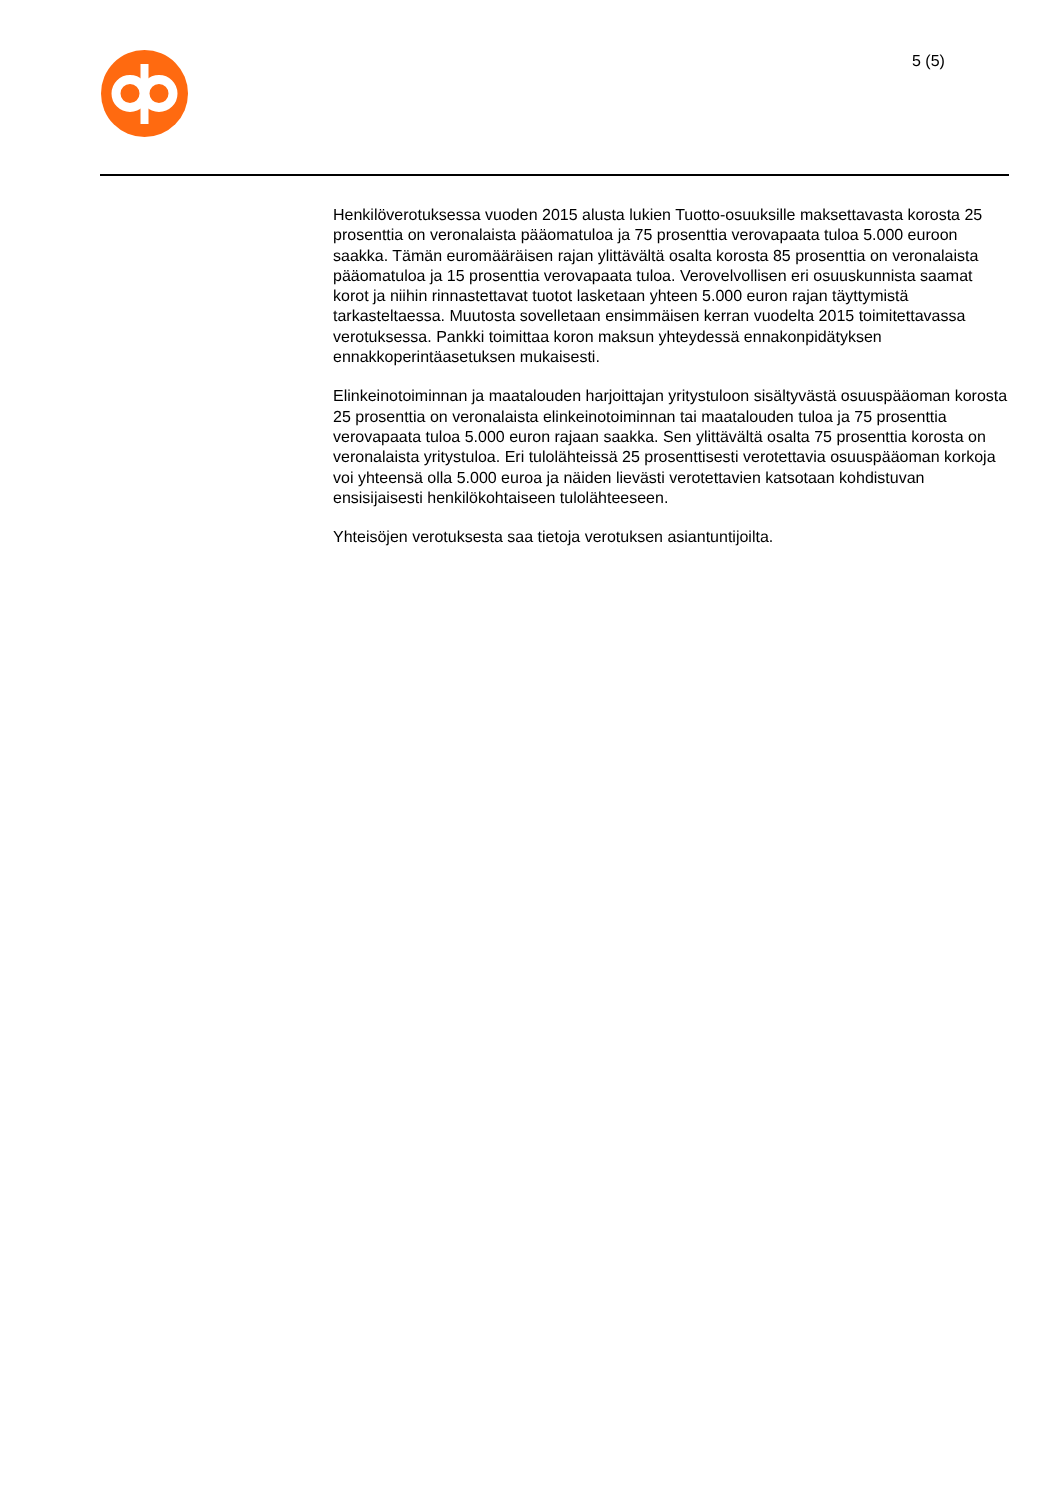5 (5)
Henkilöverotuksessa vuoden 2015 alusta lukien Tuotto-osuuksille maksettavasta korosta 25 prosenttia on veronalaista pääomatuloa ja 75 prosenttia verovapaata tuloa 5.000 euroon saakka. Tämän euromääräisen rajan ylittävältä osalta korosta 85 prosenttia on veronalaista pääomatuloa ja 15 prosenttia verovapaata tuloa. Verovelvollisen eri osuuskunnista saamat korot ja niihin rinnastettavat tuotot lasketaan yhteen 5.000 euron rajan täyttymistä tarkasteltaessa. Muutosta sovelletaan ensimmäisen kerran vuodelta 2015 toimitettavassa verotuksessa. Pankki toimittaa koron maksun yhteydessä ennakonpidätyksen ennakkoperintäasetuksen mukaisesti.
Elinkeinotoiminnan ja maatalouden harjoittajan yritystuloon sisältyvästä osuuspääoman korosta 25 prosenttia on veronalaista elinkeinotoiminnan tai maatalouden tuloa ja 75 prosenttia verovapaata tuloa 5.000 euron rajaan saakka. Sen ylittävältä osalta 75 prosenttia korosta on veronalaista yritystuloa. Eri tulolähteissä 25 prosenttisesti verotettavia osuuspääoman korkoja voi yhteensä olla 5.000 euroa ja näiden lievästi verotettavien katsotaan kohdistuvan ensisijaisesti henkilökohtaiseen tulolähteeseen.
Yhteisöjen verotuksesta saa tietoja verotuksen asiantuntijoilta.